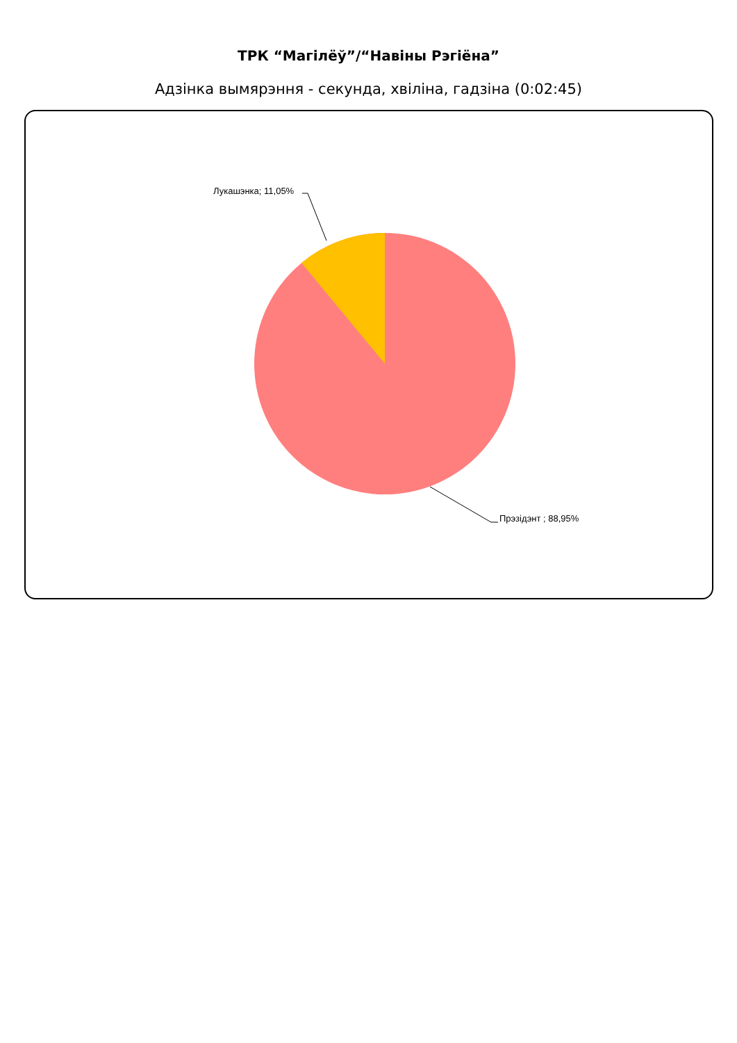ТРК “Магілёў”/“Навіны Рэгіёна”
Адзінка вымярэння - секунда, хвіліна, гадзіна (0:02:45)
Лукашэнка; 11,05%
Прэзідэнт ; 88,95%